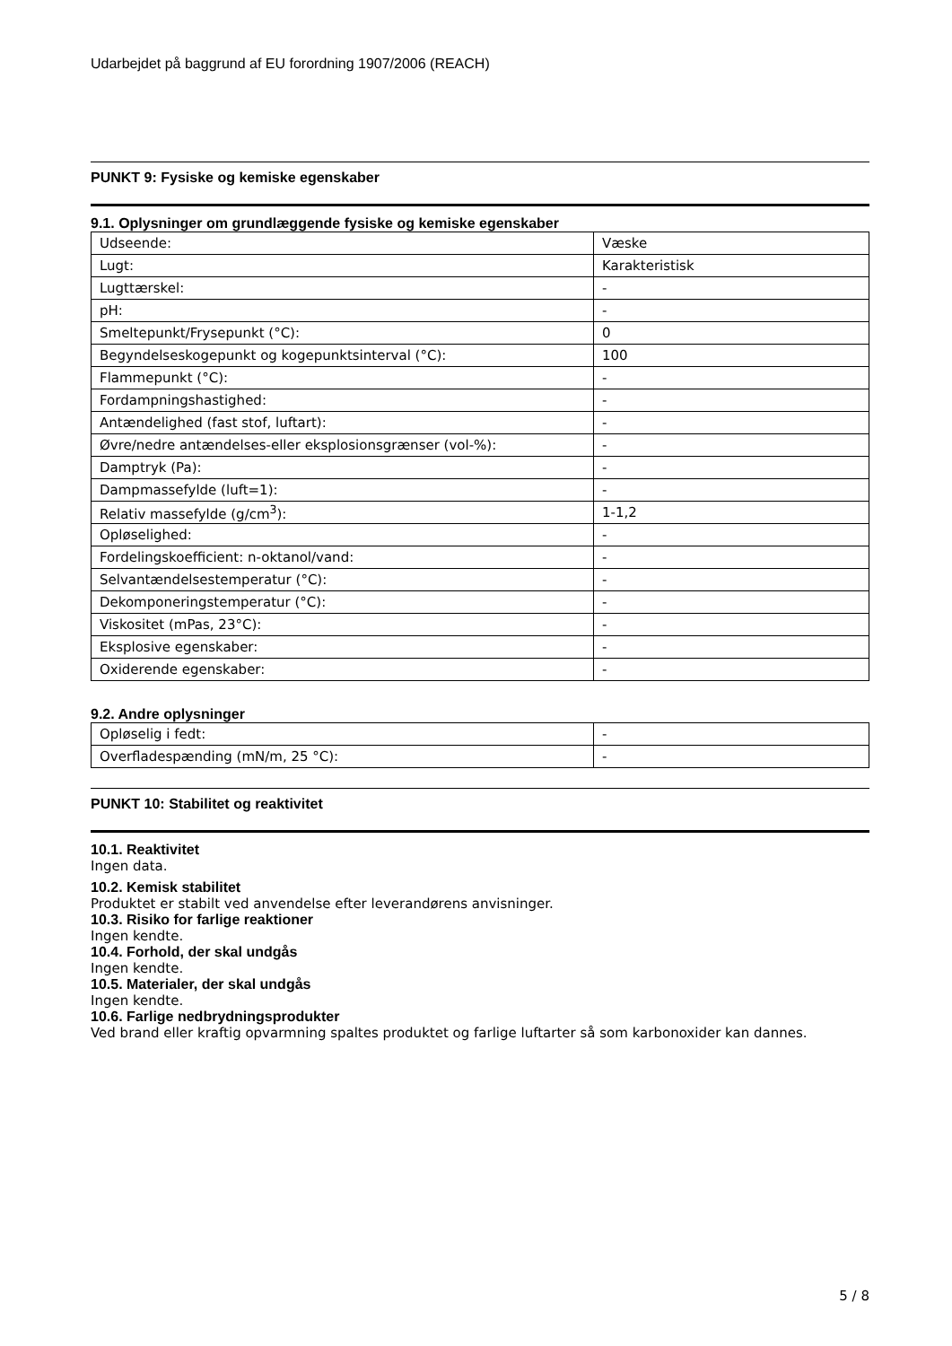Udarbejdet på baggrund af EU forordning 1907/2006 (REACH)
PUNKT 9: Fysiske og kemiske egenskaber
9.1. Oplysninger om grundlæggende fysiske og kemiske egenskaber
| Udseende: | Væske |
| Lugt: | Karakteristisk |
| Lugttærskel: | - |
| pH: | - |
| Smeltepunkt/Frysepunkt (°C): | 0 |
| Begyndelseskogepunkt og kogepunktsinterval (°C): | 100 |
| Flammepunkt (°C): | - |
| Fordampningshastighed: | - |
| Antændelighed (fast stof, luftart): | - |
| Øvre/nedre antændelses-eller eksplosionsgrænser (vol-%): | - |
| Damptryk (Pa): | - |
| Dampmassefylde (luft=1): | - |
| Relativ massefylde (g/cm<sup>3</sup>): | 1-1,2 |
| Opløselighed: | - |
| Fordelingskoefficient: n-oktanol/vand: | - |
| Selvantændelsestemperatur (°C): | - |
| Dekomponeringstemperatur (°C): | - |
| Viskositet (mPas, 23°C): | - |
| Eksplosive egenskaber: | - |
| Oxiderende egenskaber: | - |
9.2. Andre oplysninger
| Opløselig i fedt: | - |
| Overfladespænding (mN/m, 25 °C): | - |
PUNKT 10: Stabilitet og reaktivitet
10.1. Reaktivitet
Ingen data.
10.2. Kemisk stabilitet
Produktet er stabilt ved anvendelse efter leverandørens anvisninger.
10.3. Risiko for farlige reaktioner
Ingen kendte.
10.4. Forhold, der skal undgås
Ingen kendte.
10.5. Materialer, der skal undgås
Ingen kendte.
10.6. Farlige nedbrydningsprodukter
Ved brand eller kraftig opvarmning spaltes produktet og farlige luftarter så som karbonoxider kan dannes.
5 / 8